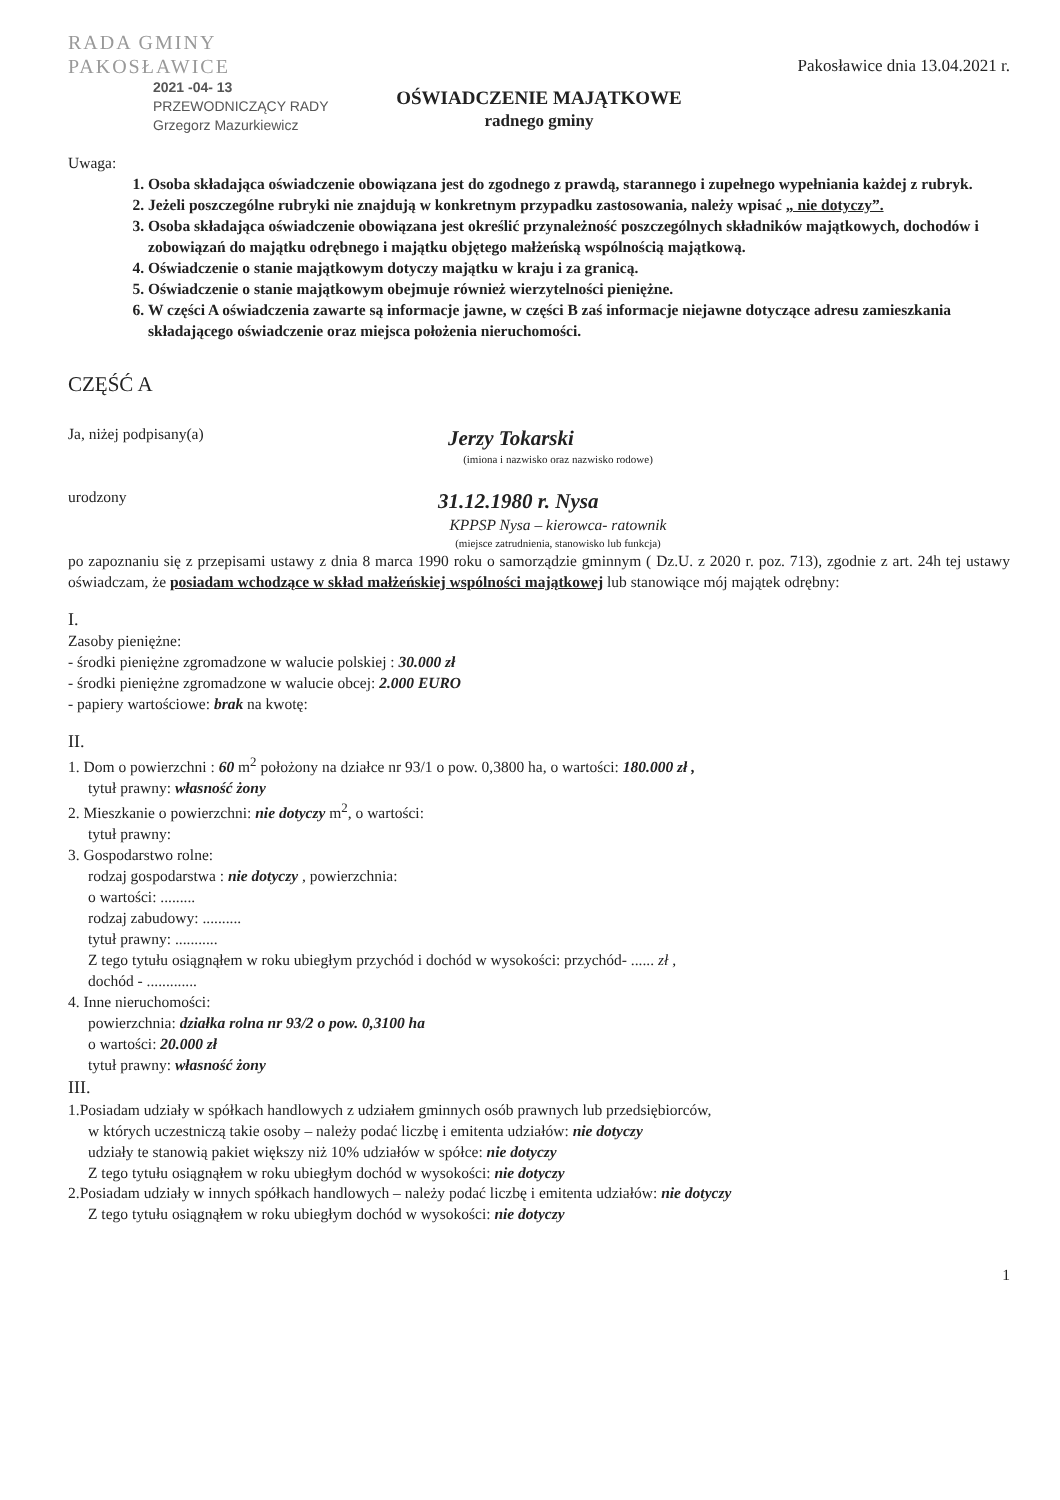RADA GMINY
PAKOSŁAWICE
Pakosławice dnia 13.04.2021 r.
2021 -04- 13
PRZEWODNICZĄCY RADY
Grzegorz Mazurkiewicz
OŚWIADCZENIE MAJĄTKOWE
radnego gminy
Uwaga:
1. Osoba składająca oświadczenie obowiązana jest do zgodnego z prawdą, starannego i zupełnego wypełniania każdej z rubryk.
2. Jeżeli poszczególne rubryki nie znajdują w konkretnym przypadku zastosowania, należy wpisać „ nie dotyczy”.
3. Osoba składająca oświadczenie obowiązana jest określić przynależność poszczególnych składników majątkowych, dochodów i zobowiązań do majątku odrębnego i majątku objętego małżeńską wspólnością majątkową.
4. Oświadczenie o stanie majątkowym dotyczy majątku w kraju i za granicą.
5. Oświadczenie o stanie majątkowym obejmuje również wierzytelności pieniężne.
6. W części A oświadczenia zawarte są informacje jawne, w części B zaś informacje niejawne dotyczące adresu zamieszkania składającego oświadczenie oraz miejsca położenia nieruchomości.
CZĘŚĆ A
Ja, niżej podpisany(a)
Jerzy Tokarski
(imiona i nazwisko oraz nazwisko rodowe)
urodzony
31.12.1980 r. Nysa
KPPSP Nysa – kierowca- ratownik
(miejsce zatrudnienia, stanowisko lub funkcja)
po zapoznaniu się z przepisami ustawy z dnia 8 marca 1990 roku o samorządzie gminnym ( Dz.U. z 2020 r. poz. 713), zgodnie z art. 24h tej ustawy oświadczam, że posiadam wchodzące w skład małżeńskiej wspólności majątkowej lub stanowiące mój majątek odrębny:
I.
Zasoby pieniężne:
- środki pieniężne zgromadzone w walucie polskiej : 30.000 zł
- środki pieniężne zgromadzone w walucie obcej: 2.000 EURO
- papiery wartościowe: brak na kwotę:
II.
1. Dom o powierzchni : 60 m<sup>2</sup> położony na działce nr 93/1 o pow. 0,3800 ha, o wartości: 180.000 zł ,
tytuł prawny: własność żony
2. Mieszkanie o powierzchni: nie dotyczy m<sup>2</sup>, o wartości:
tytuł prawny:
3. Gospodarstwo rolne:
rodzaj gospodarstwa : nie dotyczy , powierzchnia:
o wartości: .........
rodzaj zabudowy: ..........
tytuł prawny: ...........
Z tego tytułu osiągnąłem w roku ubiegłym przychód i dochód w wysokości: przychód- ...... zł ,
dochód - .............
4. Inne nieruchomości:
powierzchnia: działka rolna nr 93/2 o pow. 0,3100 ha
o wartości: 20.000 zł
tytuł prawny: własność żony
III.
1.Posiadam udziały w spółkach handlowych z udziałem gminnych osób prawnych lub przedsiębiorców,
w których uczestniczą takie osoby – należy podać liczbę i emitenta udziałów: nie dotyczy
udziały te stanowią pakiet większy niż 10% udziałów w spółce: nie dotyczy
Z tego tytułu osiągnąłem w roku ubiegłym dochód w wysokości: nie dotyczy
2.Posiadam udziały w innych spółkach handlowych – należy podać liczbę i emitenta udziałów: nie dotyczy
Z tego tytułu osiągnąłem w roku ubiegłym dochód w wysokości: nie dotyczy
1